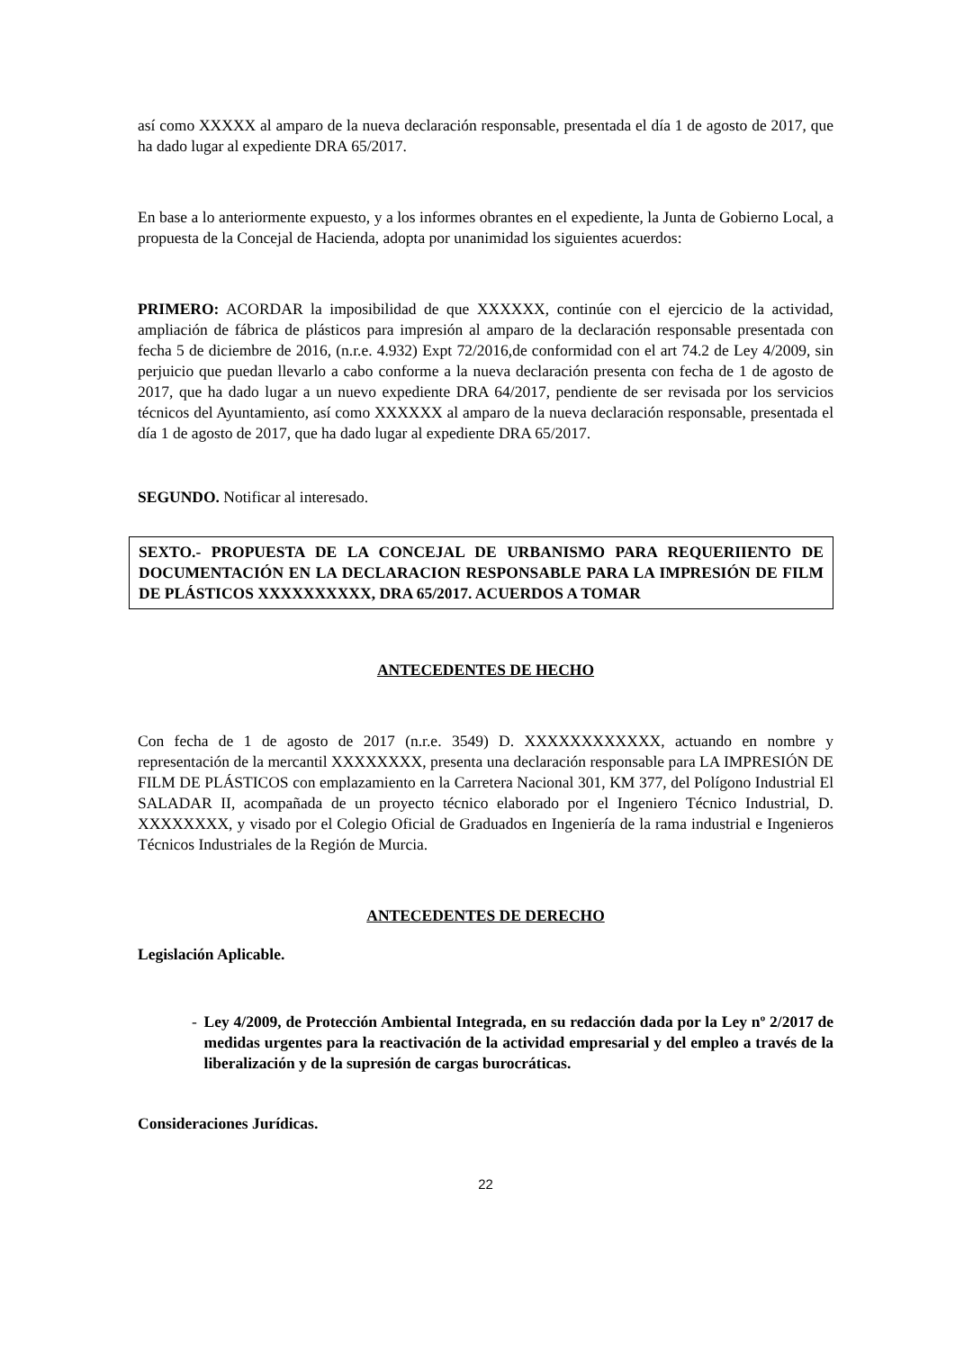así como XXXXX al amparo de la nueva declaración responsable, presentada el día 1 de agosto de 2017, que ha dado lugar al expediente DRA 65/2017.
En base a lo anteriormente expuesto, y a los informes obrantes en el expediente, la Junta de Gobierno Local, a propuesta de la Concejal de Hacienda, adopta por unanimidad los siguientes acuerdos:
PRIMERO: ACORDAR la imposibilidad de que XXXXXX, continúe con el ejercicio de la actividad, ampliación de fábrica de plásticos para impresión al amparo de la declaración responsable presentada con fecha 5 de diciembre de 2016, (n.r.e. 4.932) Expt 72/2016,de conformidad con el art 74.2 de Ley 4/2009, sin perjuicio que puedan llevarlo a cabo conforme a la nueva declaración presenta con fecha de 1 de agosto de 2017, que ha dado lugar a un nuevo expediente DRA 64/2017, pendiente de ser revisada por los servicios técnicos del Ayuntamiento, así como XXXXXX al amparo de la nueva declaración responsable, presentada el día 1 de agosto de 2017, que ha dado lugar al expediente DRA 65/2017.
SEGUNDO. Notificar al interesado.
SEXTO.- PROPUESTA DE LA CONCEJAL DE URBANISMO PARA REQUERIIENTO DE DOCUMENTACIÓN EN LA DECLARACION RESPONSABLE PARA LA IMPRESIÓN DE FILM DE PLÁSTICOS XXXXXXXXXX, DRA 65/2017. ACUERDOS A TOMAR
ANTECEDENTES DE HECHO
Con fecha de 1 de agosto de 2017 (n.r.e. 3549) D. XXXXXXXXXXXX, actuando en nombre y representación de la mercantil XXXXXXXX, presenta una declaración responsable para LA IMPRESIÓN DE FILM DE PLÁSTICOS con emplazamiento en la Carretera Nacional 301, KM 377, del Polígono Industrial El SALADAR II, acompañada de un proyecto técnico elaborado por el Ingeniero Técnico Industrial, D. XXXXXXXX, y visado por el Colegio Oficial de Graduados en Ingeniería de la rama industrial e Ingenieros Técnicos Industriales de la Región de Murcia.
ANTECEDENTES DE DERECHO
Legislación Aplicable.
- Ley 4/2009, de Protección Ambiental Integrada, en su redacción dada por la Ley nº 2/2017 de medidas urgentes para la reactivación de la actividad empresarial y del empleo a través de la liberalización y de la supresión de cargas burocráticas.
Consideraciones Jurídicas.
22